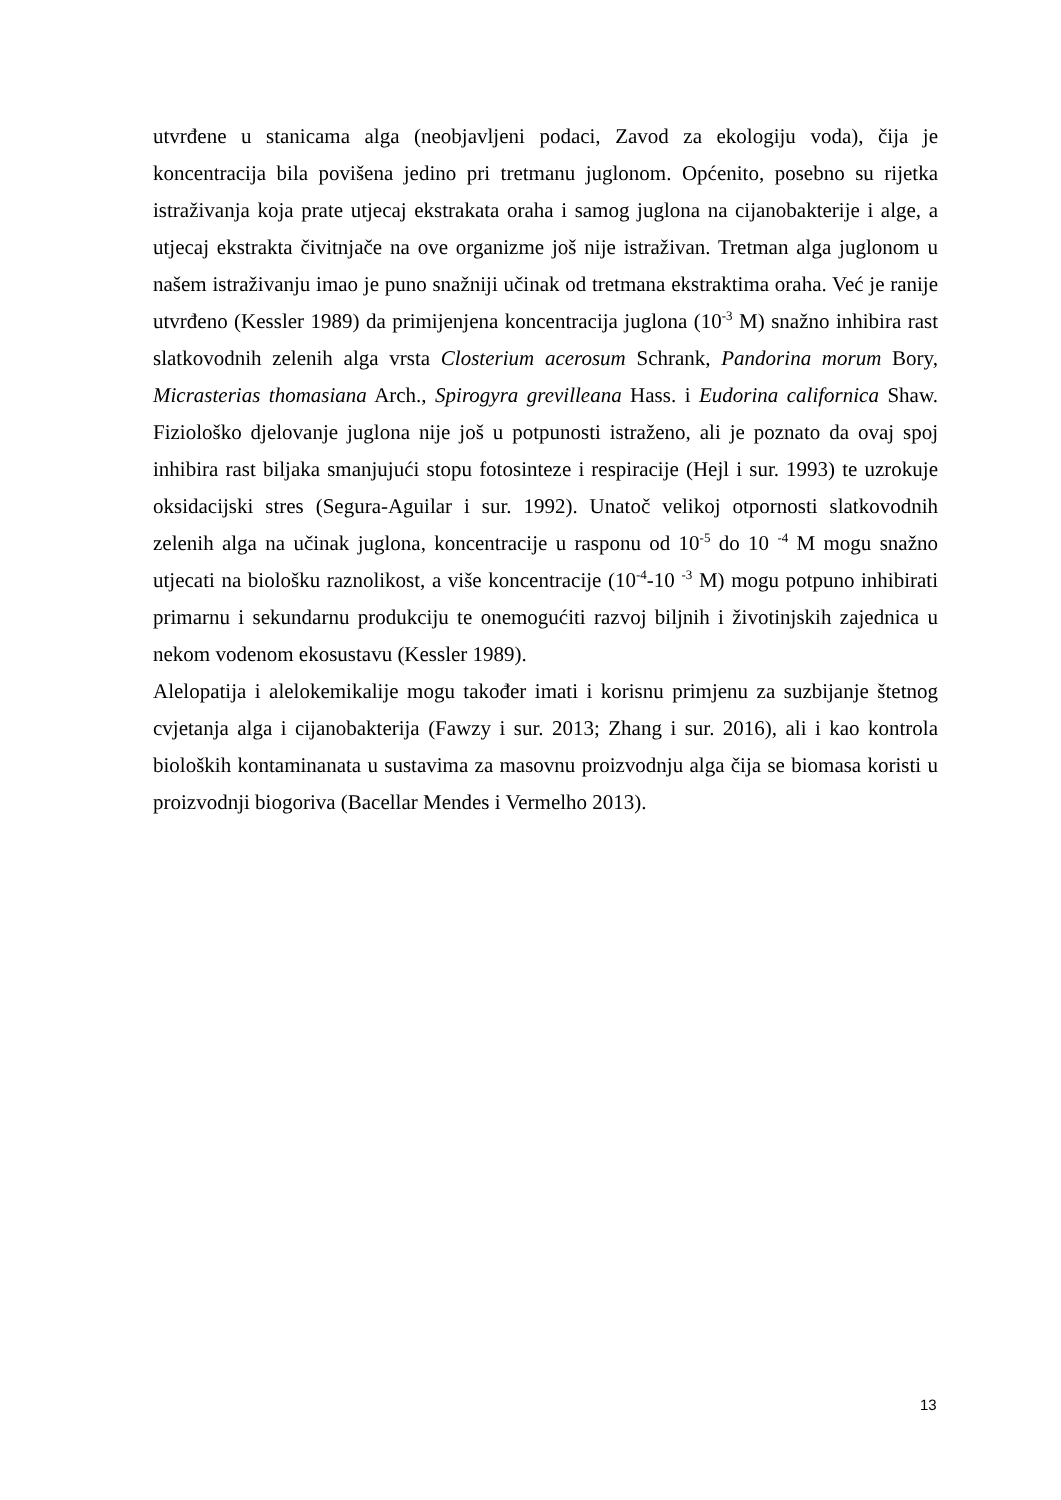utvrđene u stanicama alga (neobjavljeni podaci, Zavod za ekologiju voda), čija je koncentracija bila povišena jedino pri tretmanu juglonom. Općenito, posebno su rijetka istraživanja koja prate utjecaj ekstrakata oraha i samog juglona na cijanobakterije i alge, a utjecaj ekstrakta čivitnjače na ove organizme još nije istraživan. Tretman alga juglonom u našem istraživanju imao je puno snažniji učinak od tretmana ekstraktima oraha. Već je ranije utvrđeno (Kessler 1989) da primijenjena koncentracija juglona (10<sup>-3</sup> M) snažno inhibira rast slatkovodnih zelenih alga vrsta Closterium acerosum Schrank, Pandorina morum Bory, Micrasterias thomasiana Arch., Spirogyra grevilleana Hass. i Eudorina californica Shaw. Fiziološko djelovanje juglona nije još u potpunosti istraženo, ali je poznato da ovaj spoj inhibira rast biljaka smanjujući stopu fotosinteze i respiracije (Hejl i sur. 1993) te uzrokuje oksidacijski stres (Segura-Aguilar i sur. 1992). Unatoč velikoj otpornosti slatkovodnih zelenih alga na učinak juglona, koncentracije u rasponu od 10<sup>-5</sup> do 10 <sup>-4</sup> M mogu snažno utjecati na biološku raznolikost, a više koncentracije (10<sup>-4</sup>-10 <sup>-3</sup> M) mogu potpuno inhibirati primarnu i sekundarnu produkciju te onemogućiti razvoj biljnih i životinjskih zajednica u nekom vodenom ekosustavu (Kessler 1989).
Alelopatija i alelokemikalije mogu također imati i korisnu primjenu za suzbijanje štetnog cvjetanja alga i cijanobakterija (Fawzy i sur. 2013; Zhang i sur. 2016), ali i kao kontrola bioloških kontaminanata u sustavima za masovnu proizvodnju alga čija se biomasa koristi u proizvodnji biogoriva (Bacellar Mendes i Vermelho 2013).
13